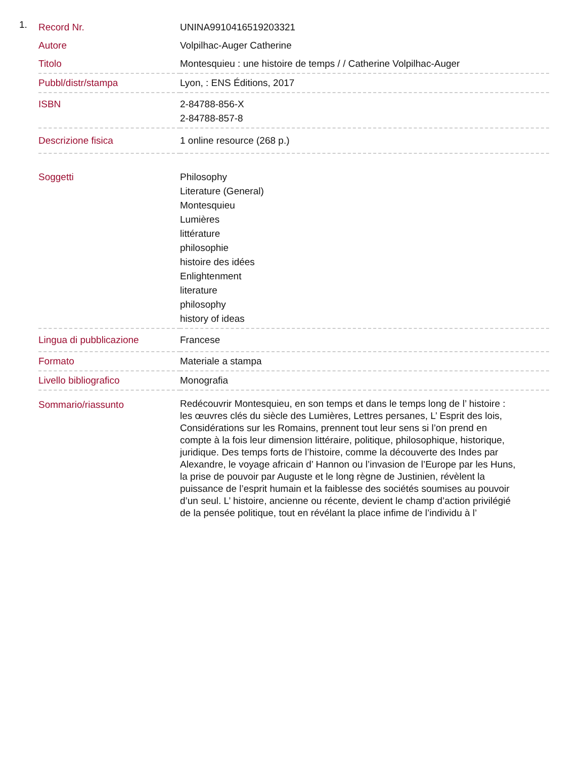1.
| Record Nr. | UNINA9910416519203321 |
| Autore | Volpilhac-Auger Catherine |
| Titolo | Montesquieu : une histoire de temps / / Catherine Volpilhac-Auger |
| Pubbl/distr/stampa | Lyon, : ENS Éditions, 2017 |
| ISBN | 2-84788-856-X 2-84788-857-8 |
| Descrizione fisica | 1 online resource (268 p.) |
| Soggetti | Philosophy Literature (General) Montesquieu Lumières littérature philosophie histoire des idées Enlightenment literature philosophy history of ideas |
| Lingua di pubblicazione | Francese |
| Formato | Materiale a stampa |
| Livello bibliografico | Monografia |
| Sommario/riassunto | Redécouvrir Montesquieu, en son temps et dans le temps long de l’ histoire : les œuvres clés du siècle des Lumières, Lettres persanes, L’ Esprit des lois, Considérations sur les Romains, prennent tout leur sens si l’on prend en compte à la fois leur dimension littéraire, politique, philosophique, historique, juridique. Des temps forts de l’histoire, comme la découverte des Indes par Alexandre, le voyage africain d’ Hannon ou l’invasion de l’Europe par les Huns, la prise de pouvoir par Auguste et le long règne de Justinien, révèlent la puissance de l’esprit humain et la faiblesse des sociétés soumises au pouvoir d’un seul. L’ histoire, ancienne ou récente, devient le champ d’action privilégié de la pensée politique, tout en révélant la place infime de l’individu à l’ |